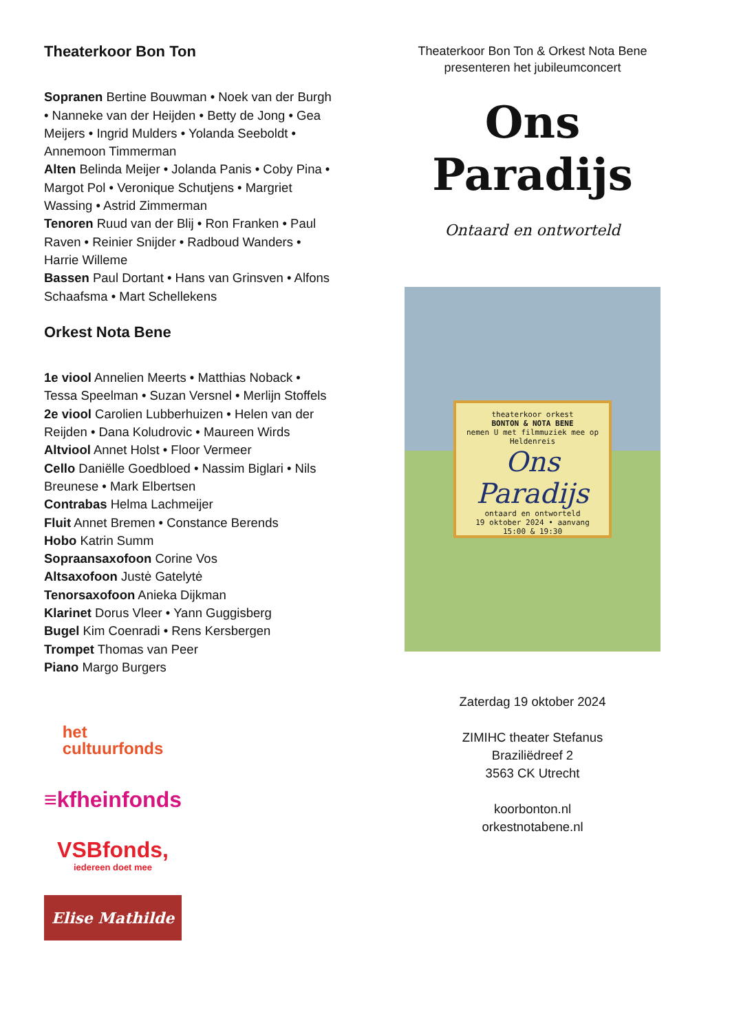Theaterkoor Bon Ton
Sopranen Bertine Bouwman • Noek van der Burgh • Nanneke van der Heijden • Betty de Jong • Gea Meijers • Ingrid Mulders • Yolanda Seeboldt • Annemoon Timmerman
Alten Belinda Meijer • Jolanda Panis • Coby Pina • Margot Pol • Veronique Schutjens • Margriet Wassing • Astrid Zimmerman
Tenoren Ruud van der Blij • Ron Franken • Paul Raven • Reinier Snijder • Radboud Wanders • Harrie Willeme
Bassen Paul Dortant • Hans van Grinsven • Alfons Schaafsma • Mart Schellekens
Orkest Nota Bene
1e viool Annelien Meerts • Matthias Noback • Tessa Speelman • Suzan Versnel • Merlijn Stoffels
2e viool Carolien Lubberhuizen • Helen van der Reijden • Dana Koludrovic • Maureen Wirds
Altviool Annet Holst • Floor Vermeer
Cello Daniëlle Goedbloed • Nassim Biglari • Nils Breunese • Mark Elbertsen
Contrabas Helma Lachmeijer
Fluit Annet Bremen • Constance Berends
Hobo Katrin Summ
Sopraansaxofoon Corine Vos
Altsaxofoon Justė Gatelytė
Tenorsaxofoon Anieka Dijkman
Klarinet Dorus Vleer • Yann Guggisberg
Bugel Kim Coenradi • Rens Kersbergen
Trompet Thomas van Peer
Piano Margo Burgers
het
cultuurfonds
≡kfheinfonds
VSBfonds,
iedereen doet mee
Elise Mathilde
Theaterkoor Bon Ton & Orkest Nota Bene
presenteren het jubileumconcert
Ons
Paradijs
Ontaard en ontworteld
theaterkoor orkest
BONTON & NOTA BENE
nemen U met filmmuziek mee op Heldenreis
Ons Paradijs
ontaard en ontworteld
19 oktober 2024 • aanvang 15:00 & 19:30
Zaterdag 19 oktober 2024
ZIMIHC theater Stefanus
Braziliëdreef 2
3563 CK Utrecht
koorbonton.nl
orkestnotabene.nl